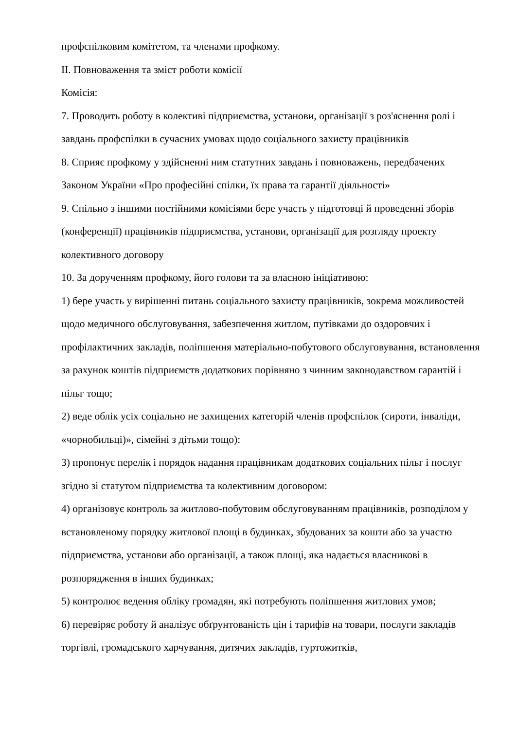профспілковим комітетом, та членами профкому.
II. Повноваження та зміст роботи комісії
Комісія:
7. Проводить роботу в колективі підприємства, установи, організації з роз'яснення ролі і завдань профспілки в сучасних умовах щодо соціального захисту працівників
8. Сприяє профкому у здійсненні ним статутних завдань і повноважень, передбачених Законом України «Про професійні спілки, їх права та гарантії діяльності»
9. Спільно з іншими постійними комісіями бере участь у підготовці й проведенні зборів (конференції) працівників підприємства, установи, організації для розгляду проекту колективного договору
10. За дорученням профкому, його голови та за власною ініціативою:
1) бере участь у вирішенні питань соціального захисту працівників, зокрема можливостей щодо медичного обслуговування, забезпечення житлом, путівками до оздоровчих і профілактичних закладів, поліпшення матеріально-побутового обслуговування, встановлення за рахунок коштів підприємств додаткових порівняно з чинним законодавством гарантій і пільг тощо;
2) веде облік усіх соціально не захищених категорій членів профспілок (сироти, інваліди, «чорнобильці)», сімейні з дітьми тощо):
3) пропонує перелік і порядок надання працівникам додаткових соціальних пільг і послуг згідно зі статутом підприємства та колективним договором:
4) організовує контроль за житлово-побутовим обслуговуванням працівників, розподілом у встановленому порядку житлової площі в будинках, збудованих за кошти або за участю підприємства, установи або організації, а також площі, яка надається власникові в розпорядження в інших будинках;
5) контролює ведення обліку громадян, які потребують поліпшення житлових умов;
6) перевіряє роботу й аналізує обґрунтованість цін і тарифів на товари, послуги закладів торгівлі, громадського харчування, дитячих закладів, гуртожитків,